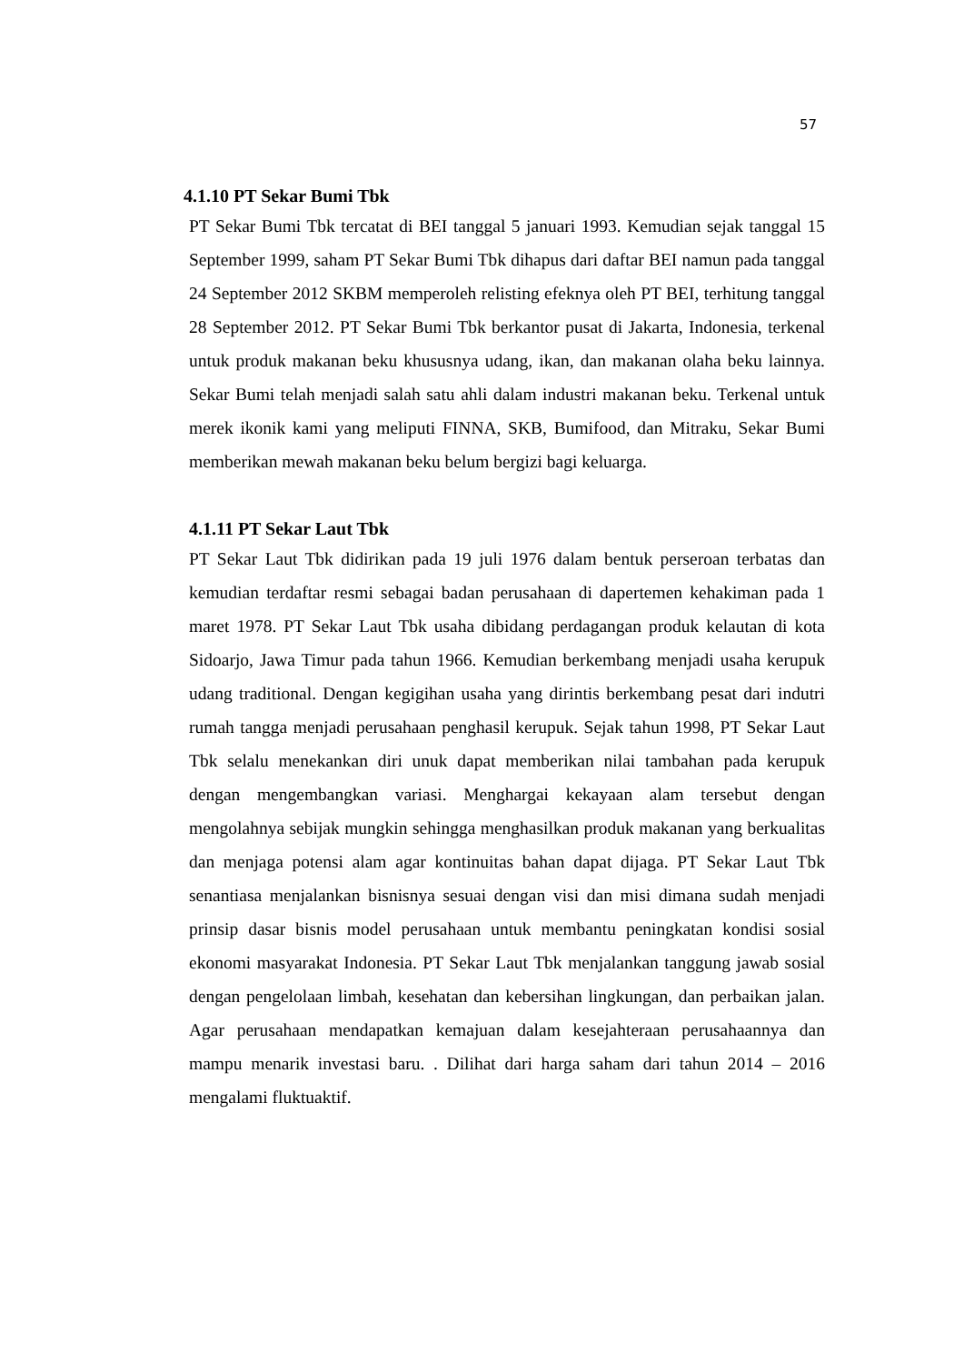57
4.1.10 PT Sekar Bumi Tbk
PT Sekar Bumi Tbk tercatat di BEI tanggal 5 januari 1993. Kemudian sejak tanggal 15 September 1999, saham PT Sekar Bumi Tbk dihapus dari daftar BEI namun pada tanggal 24 September 2012 SKBM memperoleh relisting efeknya oleh PT BEI, terhitung tanggal 28 September 2012. PT Sekar Bumi Tbk berkantor pusat di Jakarta, Indonesia, terkenal untuk produk makanan beku khususnya udang, ikan, dan makanan olaha beku lainnya. Sekar Bumi telah menjadi salah satu ahli dalam industri makanan beku. Terkenal untuk merek ikonik kami yang meliputi FINNA, SKB, Bumifood, dan Mitraku, Sekar Bumi memberikan mewah makanan beku belum bergizi bagi keluarga.
4.1.11 PT Sekar Laut Tbk
PT Sekar Laut Tbk didirikan pada 19 juli 1976 dalam bentuk perseroan terbatas dan kemudian terdaftar resmi sebagai badan perusahaan di dapertemen kehakiman pada 1 maret 1978. PT Sekar Laut Tbk usaha dibidang perdagangan produk kelautan di kota Sidoarjo, Jawa Timur pada tahun 1966. Kemudian berkembang menjadi usaha kerupuk udang traditional. Dengan kegigihan usaha yang dirintis berkembang pesat dari indutri rumah tangga menjadi perusahaan penghasil kerupuk. Sejak tahun 1998, PT Sekar Laut Tbk selalu menekankan diri unuk dapat memberikan nilai tambahan pada kerupuk dengan mengembangkan variasi. Menghargai kekayaan alam tersebut dengan mengolahnya sebijak mungkin sehingga menghasilkan produk makanan yang berkualitas dan menjaga potensi alam agar kontinuitas bahan dapat dijaga. PT Sekar Laut Tbk senantiasa menjalankan bisnisnya sesuai dengan visi dan misi dimana sudah menjadi prinsip dasar bisnis model perusahaan untuk membantu peningkatan kondisi sosial ekonomi masyarakat Indonesia. PT Sekar Laut Tbk menjalankan tanggung jawab sosial dengan pengelolaan limbah, kesehatan dan kebersihan lingkungan, dan perbaikan jalan. Agar perusahaan mendapatkan kemajuan dalam kesejahteraan perusahaannya dan mampu menarik investasi baru. . Dilihat dari harga saham dari tahun 2014 – 2016 mengalami fluktuaktif.